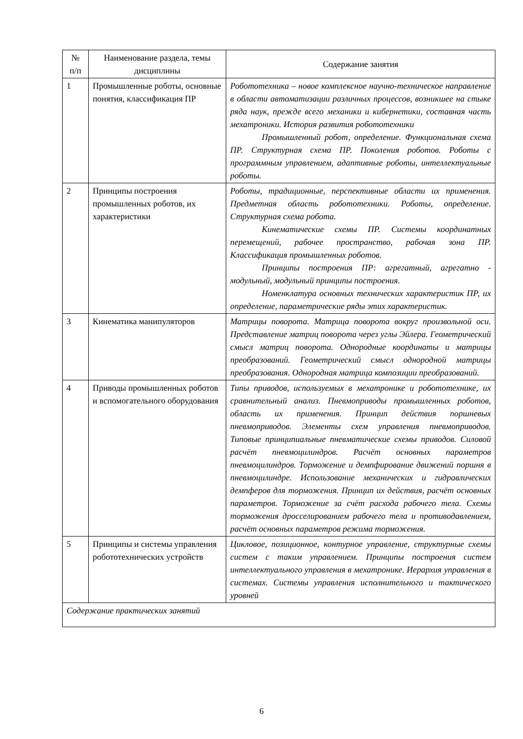| № п/п | Наименование раздела, темы дисциплины | Содержание занятия |
| --- | --- | --- |
| 1 | Промышленные роботы, основные понятия, классификация ПР | Робототехника – новое комплексное научно-техническое направление в области автоматизации различных процессов, возникшее на стыке ряда наук, прежде всего механики и кибернетики, составная часть мехатроники. История развития робототехники Промышленный робот, определение. Функциональная схема ПР. Структурная схема ПР. Поколения роботов. Роботы с программным управлением, адаптивные роботы, интеллектуальные роботы. |
| 2 | Принципы построения промышленных роботов, их характеристики | Роботы, традиционные, перспективные области их применения. Предметная область робототехники. Роботы, определение. Структурная схема робота. Кинематические схемы ПР. Системы координатных перемещений, рабочее пространство, рабочая зона ПР. Классификация промышленных роботов. Принципы построения ПР: агрегатный, агрегатно - модульный, модульный принципы построения. Номенклатура основных технических характеристик ПР, их определение, параметрические ряды этих характеристик. |
| 3 | Кинематика манипуляторов | Матрицы поворота. Матрица поворота вокруг произвольной оси. Представление матриц поворота через углы Эйлера. Геометрический смысл матриц поворота. Однородные координаты и матрицы преобразований. Геометрический смысл однородной матрицы преобразования. Однородная матрица композиции преобразований. |
| 4 | Приводы промышленных роботов и вспомогательного оборудования | Типы приводов, используемых в мехатронике и робототехнике, их сравнительный анализ. Пневмоприводы промышленных роботов, область их применения. Принцип действия поршневых пневмоприводов. Элементы схем управления пневмоприводов. Типовые принципиальные пневматические схемы приводов. Силовой расчёт пневмоцилиндров. Расчёт основных параметров пневмоцилиндров. Торможение и демпфирование движений поршня в пневмоцилиндре. Использование механических и гидравлических демпферов для торможения. Принцип их действия, расчёт основных параметров. Торможение за счёт расхода рабочего тела. Схемы торможения дросселированием рабочего тела и противодавлением, расчёт основных параметров режима торможения. |
| 5 | Принципы и системы управления робототехнических устройств | Цикловое, позиционное, контурное управление, структурные схемы систем с таким управлением. Принципы построения систем интеллектуального управления в мехатронике. Иерархия управления в системах. Системы управления исполнительного и тактического уровней |
| Содержание практических занятий | | |
6